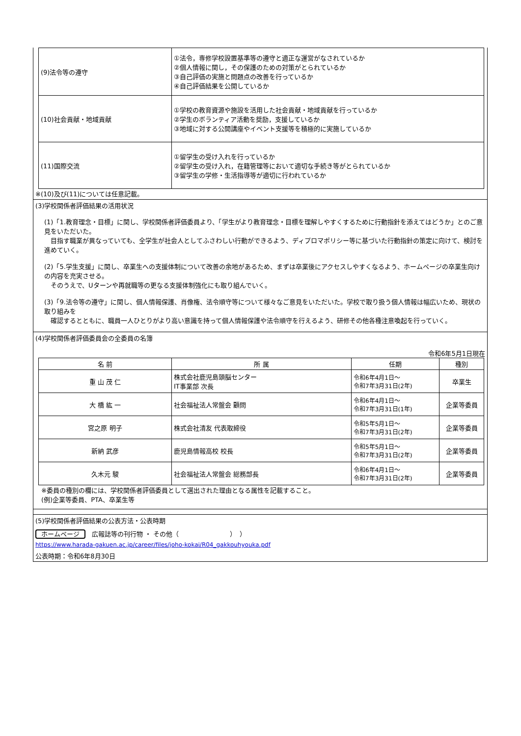| (9)法令等の遵守 | ①法令，専修学校設置基準等の遵守と適正な運営がなされているか ②個人情報に関し，その保護のための対策がとられているか ③自己評価の実施と問題点の改善を行っているか ④自己評価結果を公開しているか |
| (10)社会貢献・地域貢献 | ①学校の教育資源や施設を活用した社会貢献・地域貢献を行っているか ②学生のボランティア活動を奨励，支援しているか ③地域に対する公開講座やイベント支援等を積極的に実施しているか |
| (11)国際交流 | ①留学生の受け入れを行っているか ②留学生の受け入れ，在籍管理等において適切な手続き等がとられているか ③留学生の学修・生活指導等が適切に行われているか |
※(10)及び(11)については任意記載。
(3)学校関係者評価結果の活用状況
(1)「1.教育理念・目標」に関し、学校関係者評価委員より、「学生がより教育理念・目標を理解しやすくするために行動指針を添えてはどうか」とのご意見をいただいた。
　目指す職業が異なっていても、全学生が社会人としてふさわしい行動ができるよう、ディプロマポリシー等に基づいた行動指針の策定に向けて、検討を進めていく。
(2)「5.学生支援」に関し、卒業生への支援体制について改善の余地があるため、まずは卒業後にアクセスしやすくなるよう、ホームページの卒業生向けの内容を充実させる。
　そのうえで、Uターンや再就職等の更なる支援体制強化にも取り組んでいく。
(3)「9.法令等の遵守」に関し、個人情報保護、肖像権、法令順守等について様々なご意見をいただいた。学校で取り扱う個人情報は幅広いため、現状の取り組みを
　確認するとともに、職員一人ひとりがより高い意識を持って個人情報保護や法令順守を行えるよう、研修その他各種注意喚起を行っていく。
(4)学校関係者評価委員会の全委員の名簿
令和6年5月1日現在
| 名 前 | 所 属 | 任期 | 種別 |
| --- | --- | --- | --- |
| 重 山 茂 仁 | 株式会社鹿児島頭脳センター IT事業部 次長 | 令和6年4月1日～ 令和7年3月31日(2年) | 卒業生 |
| 大 橋 紘 一 | 社会福祉法人常盤会 顧問 | 令和6年4月1日～ 令和7年3月31日(1年) | 企業等委員 |
| 宮之原 明子 | 株式会社清友 代表取締役 | 令和5年5月1日～ 令和7年3月31日(2年) | 企業等委員 |
| 新納 武彦 | 鹿児島情報高校 校長 | 令和5年5月1日～ 令和7年3月31日(2年) | 企業等委員 |
| 久木元 駿 | 社会福祉法人常盤会 総務部長 | 令和6年4月1日～ 令和7年3月31日(2年) | 企業等委員 |
※委員の種別の欄には、学校関係者評価委員として選出された理由となる属性を記載すること。
(例)企業等委員、PTA、卒業生等
(5)学校関係者評価結果の公表方法・公表時期
ホームページ　広報誌等の刊行物 ・ その他（　　　　　　　　）　）
https://www.harada-gakuen.ac.jp/career/files/joho-kokai/R04_gakkouhyouka.pdf
公表時期：令和6年8月30日